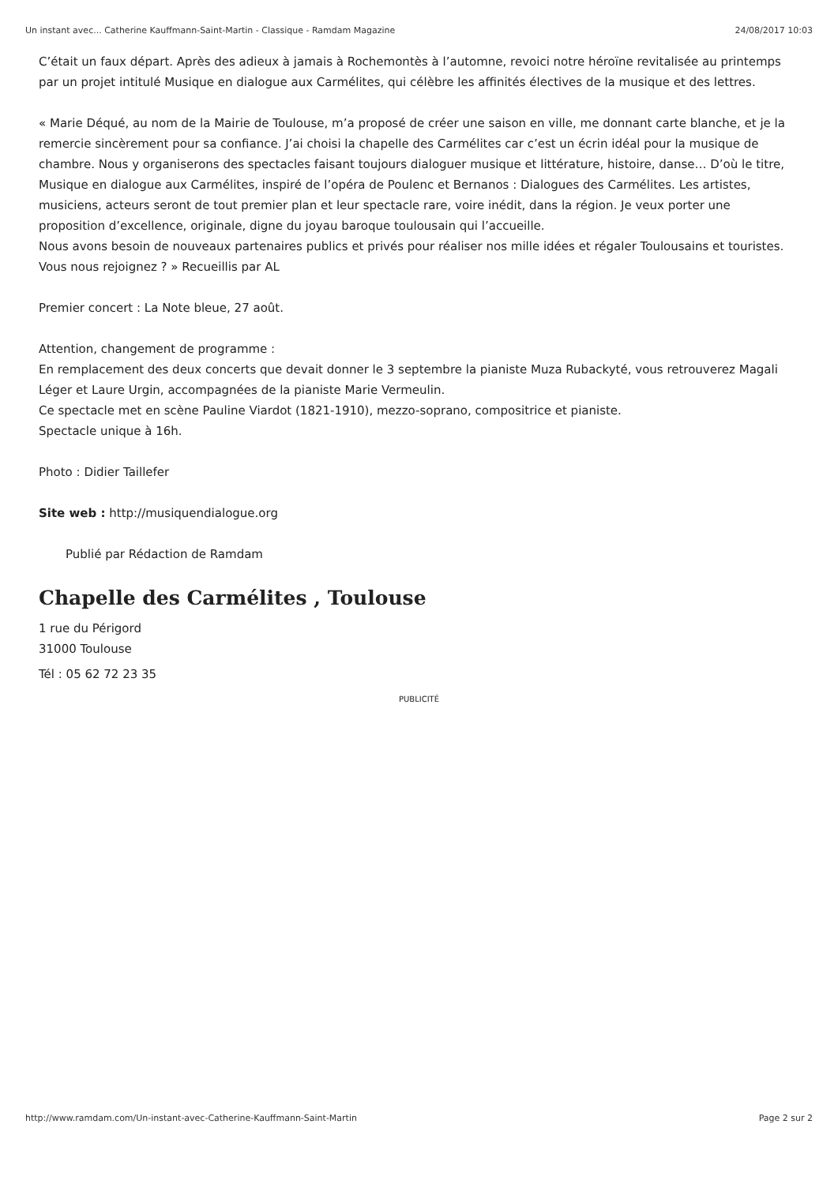Un instant avec... Catherine Kauffmann-Saint-Martin - Classique - Ramdam Magazine 24/08/2017 10:03
C’était un faux départ. Après des adieux à jamais à Rochemontès à l’automne, revoici notre héroïne revitalisée au printemps par un projet intitulé Musique en dialogue aux Carmélites, qui célèbre les affinités électives de la musique et des lettres.
« Marie Déqué, au nom de la Mairie de Toulouse, m’a proposé de créer une saison en ville, me donnant carte blanche, et je la remercie sincèrement pour sa confiance. J’ai choisi la chapelle des Carmélites car c’est un écrin idéal pour la musique de chambre. Nous y organiserons des spectacles faisant toujours dialoguer musique et littérature, histoire, danse… D’où le titre, Musique en dialogue aux Carmélites, inspiré de l’opéra de Poulenc et Bernanos : Dialogues des Carmélites. Les artistes, musiciens, acteurs seront de tout premier plan et leur spectacle rare, voire inédit, dans la région. Je veux porter une proposition d’excellence, originale, digne du joyau baroque toulousain qui l’accueille.
Nous avons besoin de nouveaux partenaires publics et privés pour réaliser nos mille idées et régaler Toulousains et touristes. Vous nous rejoignez ? » Recueillis par AL
Premier concert : La Note bleue, 27 août.
Attention, changement de programme :
En remplacement des deux concerts que devait donner le 3 septembre la pianiste Muza Rubackyté, vous retrouverez Magali Léger et Laure Urgin, accompagnées de la pianiste Marie Vermeulin.
Ce spectacle met en scène Pauline Viardot (1821-1910), mezzo-soprano, compositrice et pianiste.
Spectacle unique à 16h.
Photo : Didier Taillefer
Site web : http://musiquendialogue.org
Publié par Rédaction de Ramdam
Chapelle des Carmélites , Toulouse
1 rue du Périgord
31000 Toulouse
Tél : 05 62 72 23 35
PUBLICITÉ
http://www.ramdam.com/Un-instant-avec-Catherine-Kauffmann-Saint-Martin Page 2 sur 2